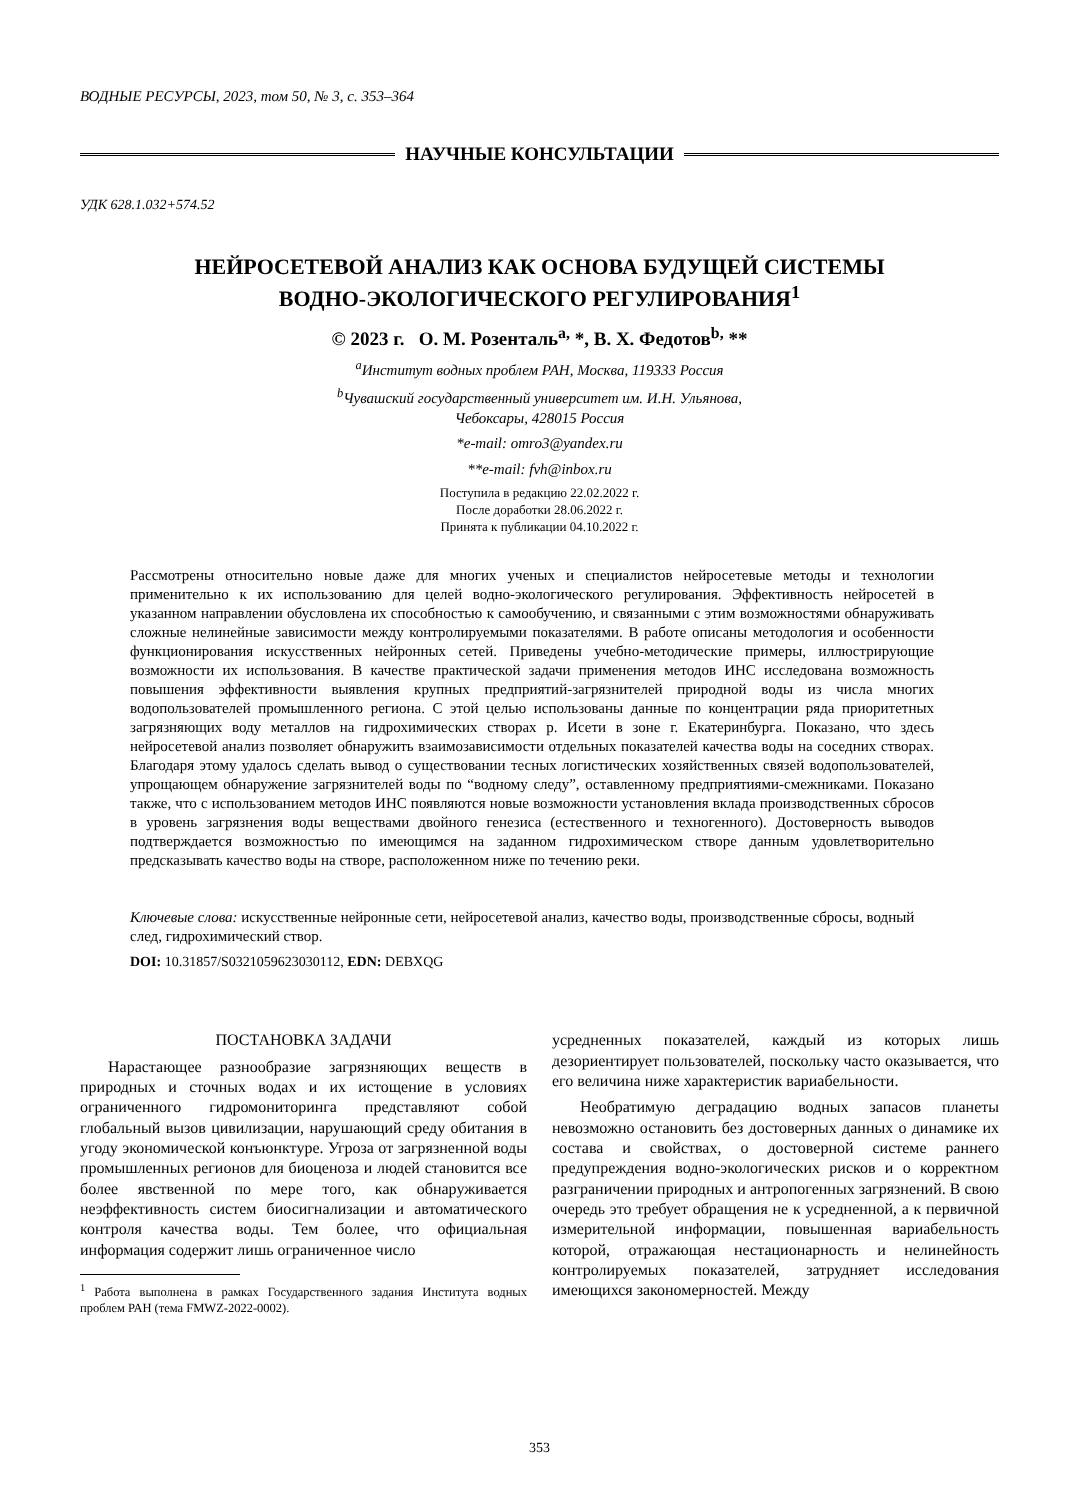ВОДНЫЕ РЕСУРСЫ, 2023, том 50, № 3, с. 353–364
НАУЧНЫЕ КОНСУЛЬТАЦИИ
УДК 628.1.032+574.52
НЕЙРОСЕТЕВОЙ АНАЛИЗ КАК ОСНОВА БУДУЩЕЙ СИСТЕМЫ
ВОДНО-ЭКОЛОГИЧЕСКОГО РЕГУЛИРОВАНИЯ<sup>1</sup>
© 2023 г. О. М. Розенталь<sup>a,</sup> *, В. Х. Федотов<sup>b,</sup> **
<sup>a</sup> Институт водных проблем РАН, Москва, 119333 Россия
<sup>b</sup> Чувашский государственный университет им. И.Н. Ульянова,
Чебоксары, 428015 Россия
*e-mail: omro3@yandex.ru
**e-mail: fvh@inbox.ru
Поступила в редакцию 22.02.2022 г.
После доработки 28.06.2022 г.
Принята к публикации 04.10.2022 г.
Рассмотрены относительно новые даже для многих ученых и специалистов нейросетевые методы и технологии применительно к их использованию для целей водно-экологического регулирования. Эффективность нейросетей в указанном направлении обусловлена их способностью к самообучению, и связанными с этим возможностями обнаруживать сложные нелинейные зависимости между контролируемыми показателями. В работе описаны методология и особенности функционирования искусственных нейронных сетей. Приведены учебно-методические примеры, иллюстрирующие возможности их использования. В качестве практической задачи применения методов ИНС исследована возможность повышения эффективности выявления крупных предприятий-загрязнителей природной воды из числа многих водопользователей промышленного региона. С этой целью использованы данные по концентрации ряда приоритетных загрязняющих воду металлов на гидрохимических створах р. Исети в зоне г. Екатеринбурга. Показано, что здесь нейросетевой анализ позволяет обнаружить взаимозависимости отдельных показателей качества воды на соседних створах. Благодаря этому удалось сделать вывод о существовании тесных логистических хозяйственных связей водопользователей, упрощающем обнаружение загрязнителей воды по “водному следу”, оставленному предприятиями-смежниками. Показано также, что с использованием методов ИНС появляются новые возможности установления вклада производственных сбросов в уровень загрязнения воды веществами двойного генезиса (естественного и техногенного). Достоверность выводов подтверждается возможностью по имеющимся на заданном гидрохимическом створе данным удовлетворительно предсказывать качество воды на створе, расположенном ниже по течению реки.
Ключевые слова: искусственные нейронные сети, нейросетевой анализ, качество воды, производственные сбросы, водный след, гидрохимический створ.
DOI: 10.31857/S0321059623030112, EDN: DEBXQG
ПОСТАНОВКА ЗАДАЧИ
Нарастающее разнообразие загрязняющих веществ в природных и сточных водах и их истощение в условиях ограниченного гидромониторинга представляют собой глобальный вызов цивилизации, нарушающий среду обитания в угоду экономической конъюнктуре. Угроза от загрязненной воды промышленных регионов для биоценоза и людей становится все более явственной по мере того, как обнаруживается неэффективность систем биосигнализации и автоматического контроля качества воды. Тем более, что официальная информация содержит лишь ограниченное число
<sup>1</sup> Работа выполнена в рамках Государственного задания Института водных проблем РАН (тема FMWZ-2022-0002).
усредненных показателей, каждый из которых лишь дезориентирует пользователей, поскольку часто оказывается, что его величина ниже характеристик вариабельности.
Необратимую деградацию водных запасов планеты невозможно остановить без достоверных данных о динамике их состава и свойствах, о достоверной системе раннего предупреждения водно-экологических рисков и о корректном разграничении природных и антропогенных загрязнений. В свою очередь это требует обращения не к усредненной, а к первичной измерительной информации, повышенная вариабельность которой, отражающая нестационарность и нелинейность контролируемых показателей, затрудняет исследования имеющихся закономерностей. Между
353